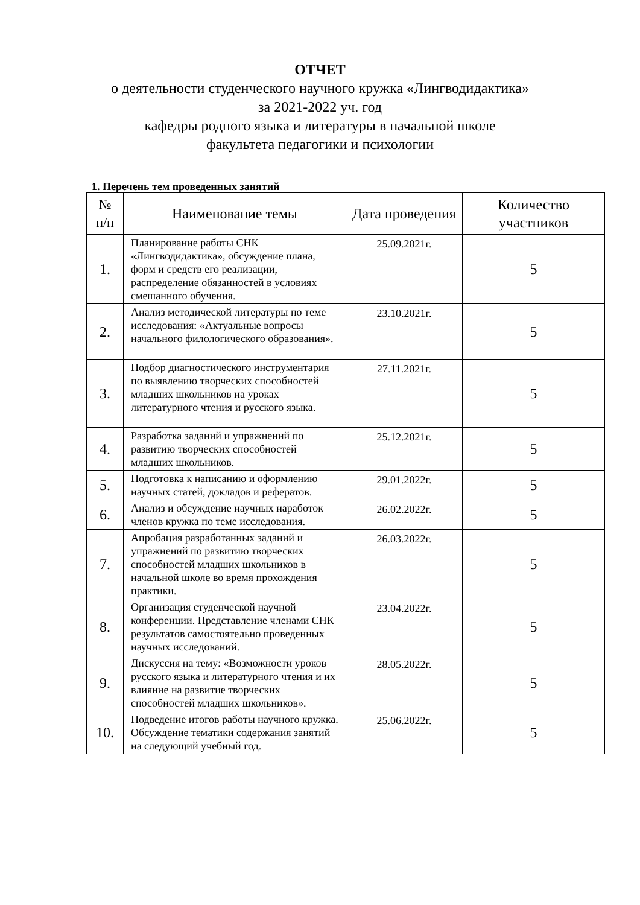ОТЧЕТ
о деятельности студенческого научного кружка «Лингводидактика»
за 2021-2022 уч. год
кафедры родного языка и литературы в начальной школе
факультета педагогики и психологии
1. Перечень тем проведенных занятий
| № п/п | Наименование темы | Дата проведения | Количество участников |
| --- | --- | --- | --- |
| 1. | Планирование работы СНК «Лингводидактика», обсуждение плана, форм и средств его реализации, распределение обязанностей в условиях смешанного обучения. | 25.09.2021г. | 5 |
| 2. | Анализ методической литературы по теме исследования: «Актуальные вопросы начального филологического образования». | 23.10.2021г. | 5 |
| 3. | Подбор диагностического инструментария по выявлению творческих способностей младших школьников на уроках литературного чтения и русского языка. | 27.11.2021г. | 5 |
| 4. | Разработка заданий и упражнений по развитию творческих способностей младших школьников. | 25.12.2021г. | 5 |
| 5. | Подготовка к написанию и оформлению научных статей, докладов и рефератов. | 29.01.2022г. | 5 |
| 6. | Анализ и обсуждение научных наработок членов кружка по теме исследования. | 26.02.2022г. | 5 |
| 7. | Апробация разработанных заданий и упражнений по развитию творческих способностей младших школьников в начальной школе во время прохождения практики. | 26.03.2022г. | 5 |
| 8. | Организация студенческой научной конференции. Представление членами СНК результатов самостоятельно проведенных научных исследований. | 23.04.2022г. | 5 |
| 9. | Дискуссия на тему: «Возможности уроков русского языка и литературного чтения и их влияние на развитие творческих способностей младших школьников». | 28.05.2022г. | 5 |
| 10. | Подведение итогов работы научного кружка. Обсуждение тематики содержания занятий на следующий учебный год. | 25.06.2022г. | 5 |